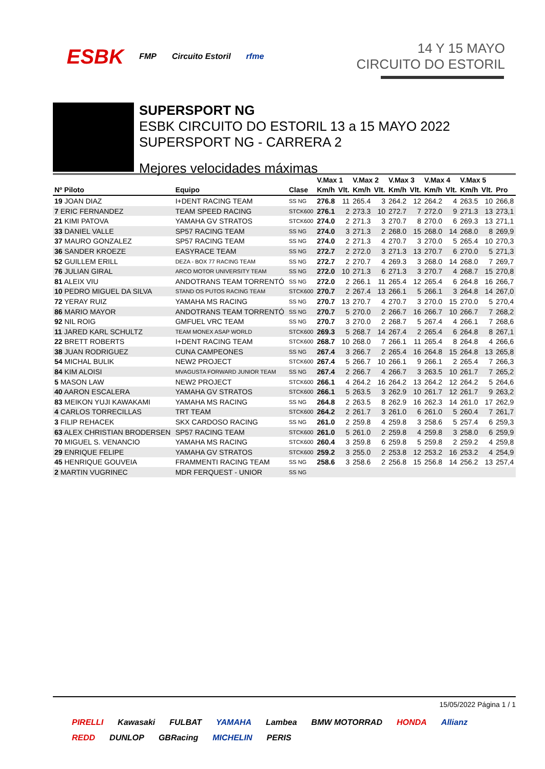ESBK FMP Circuito Estoril rfme
14 Y 15 MAYO
CIRCUITO DO ESTORIL
SUPERSPORT NG
ESBK CIRCUITO DO ESTORIL 13 a 15 MAYO 2022
SUPERSPORT NG - CARRERA 2
Mejores velocidades máximas
| | | | V.Max 1 | | V.Max 2 | | V.Max 3 | | V.Max 4 | | V.Max 5 | | |
| --- | --- | --- | --- | --- | --- | --- | --- | --- | --- | --- | --- | --- | --- |
| Nº Piloto | Equipo | Clase | Km/h | Vlt. | Km/h | Vlt. | Km/h | Vlt. | Km/h | Vlt. | Km/h | Vlt. | Pro |
| 19 JOAN DIAZ | I+DENT RACING TEAM | SS NG | 276.8 | 11 | 265.4 | 3 | 264.2 | 12 | 264.2 | 4 | 263.5 | 10 | 266,8 |
| 7 ERIC FERNANDEZ | TEAM SPEED RACING | STCK600 | 276.1 | 2 | 273.3 | 10 | 272.7 | 7 | 272.0 | 9 | 271.3 | 13 | 273,1 |
| 21 KIMI PATOVA | YAMAHA GV STRATOS | STCK600 | 274.0 | 2 | 271.3 | 3 | 270.7 | 8 | 270.0 | 6 | 269.3 | 13 | 271,1 |
| 33 DANIEL VALLE | SP57 RACING TEAM | SS NG | 274.0 | 3 | 271.3 | 2 | 268.0 | 15 | 268.0 | 14 | 268.0 | 8 | 269,9 |
| 37 MAURO GONZALEZ | SP57 RACING TEAM | SS NG | 274.0 | 2 | 271.3 | 4 | 270.7 | 3 | 270.0 | 5 | 265.4 | 10 | 270,3 |
| 36 SANDER KROEZE | EASYRACE TEAM | SS NG | 272.7 | 2 | 272.0 | 3 | 271.3 | 13 | 270.7 | 6 | 270.0 | 5 | 271,3 |
| 52 GUILLEM ERILL | DEZA - BOX 77 RACING TEAM | SS NG | 272.7 | 2 | 270.7 | 4 | 269.3 | 3 | 268.0 | 14 | 268.0 | 7 | 269,7 |
| 76 JULIAN GIRAL | ARCO MOTOR UNIVERSITY TEAM | SS NG | 272.0 | 10 | 271.3 | 6 | 271.3 | 3 | 270.7 | 4 | 268.7 | 15 | 270,8 |
| 81 ALEIX VIU | ANDOTRANS TEAM TORRENTÓ | SS NG | 272.0 | 2 | 266.1 | 11 | 265.4 | 12 | 265.4 | 6 | 264.8 | 16 | 266,7 |
| 10 PEDRO MIGUEL DA SILVA | STAND OS PUTOS RACING TEAM | STCK600 | 270.7 | 2 | 267.4 | 13 | 266.1 | 5 | 266.1 | 3 | 264.8 | 14 | 267,0 |
| 72 YERAY RUIZ | YAMAHA MS RACING | SS NG | 270.7 | 13 | 270.7 | 4 | 270.7 | 3 | 270.0 | 15 | 270.0 | 5 | 270,4 |
| 86 MARIO MAYOR | ANDOTRANS TEAM TORRENTÓ | SS NG | 270.7 | 5 | 270.0 | 2 | 266.7 | 16 | 266.7 | 10 | 266.7 | 7 | 268,2 |
| 92 NIL ROIG | GMFUEL VRC TEAM | SS NG | 270.7 | 3 | 270.0 | 2 | 268.7 | 5 | 267.4 | 4 | 266.1 | 7 | 268,6 |
| 11 JARED KARL SCHULTZ | TEAM MONEX ASAP WORLD | STCK600 | 269.3 | 5 | 268.7 | 14 | 267.4 | 2 | 265.4 | 6 | 264.8 | 8 | 267,1 |
| 22 BRETT ROBERTS | I+DENT RACING TEAM | STCK600 | 268.7 | 10 | 268.0 | 7 | 266.1 | 11 | 265.4 | 8 | 264.8 | 4 | 266,6 |
| 38 JUAN RODRIGUEZ | CUNA CAMPEONES | SS NG | 267.4 | 3 | 266.7 | 2 | 265.4 | 16 | 264.8 | 15 | 264.8 | 13 | 265,8 |
| 54 MICHAL BULIK | NEW2 PROJECT | STCK600 | 267.4 | 5 | 266.7 | 10 | 266.1 | 9 | 266.1 | 2 | 265.4 | 7 | 266,3 |
| 84 KIM ALOISI | MVAGUSTA FORWARD JUNIOR TEAM | SS NG | 267.4 | 2 | 266.7 | 4 | 266.7 | 3 | 263.5 | 10 | 261.7 | 7 | 265,2 |
| 5 MASON LAW | NEW2 PROJECT | STCK600 | 266.1 | 4 | 264.2 | 16 | 264.2 | 13 | 264.2 | 12 | 264.2 | 5 | 264,6 |
| 40 AARON ESCALERA | YAMAHA GV STRATOS | STCK600 | 266.1 | 5 | 263.5 | 3 | 262.9 | 10 | 261.7 | 12 | 261.7 | 9 | 263,2 |
| 83 MEIKON YUJI KAWAKAMI | YAMAHA MS RACING | SS NG | 264.8 | 2 | 263.5 | 8 | 262.9 | 16 | 262.3 | 14 | 261.0 | 17 | 262,9 |
| 4 CARLOS TORRECILLAS | TRT TEAM | STCK600 | 264.2 | 2 | 261.7 | 3 | 261.0 | 6 | 261.0 | 5 | 260.4 | 7 | 261,7 |
| 3 FILIP REHACEK | SKX CARDOSO RACING | SS NG | 261.0 | 2 | 259.8 | 4 | 259.8 | 3 | 258.6 | 5 | 257.4 | 6 | 259,3 |
| 63 ALEX CHRISTIAN BRODERSEN | SP57 RACING TEAM | STCK600 | 261.0 | 5 | 261.0 | 2 | 259.8 | 4 | 259.8 | 3 | 258.0 | 6 | 259,9 |
| 70 MIGUEL S. VENANCIO | YAMAHA MS RACING | STCK600 | 260.4 | 3 | 259.8 | 6 | 259.8 | 5 | 259.8 | 2 | 259.2 | 4 | 259,8 |
| 29 ENRIQUE FELIPE | YAMAHA GV STRATOS | STCK600 | 259.2 | 3 | 255.0 | 2 | 253.8 | 12 | 253.2 | 16 | 253.2 | 4 | 254,9 |
| 45 HENRIQUE GOUVEIA | FRAMMENTI RACING TEAM | SS NG | 258.6 | 3 | 258.6 | 2 | 256.8 | 15 | 256.8 | 14 | 256.2 | 13 | 257,4 |
| 2 MARTIN VUGRINEC | MDR FERQUEST - UNIOR | SS NG | | | | | | | | | | | |
15/05/2022 Página 1 / 1
PIRELLI Kawasaki FULBAT YAMAHA Lambea BMW MOTORRAD HONDA Allianz REDD DUNLOP GBRacing MICHELIN PERIS